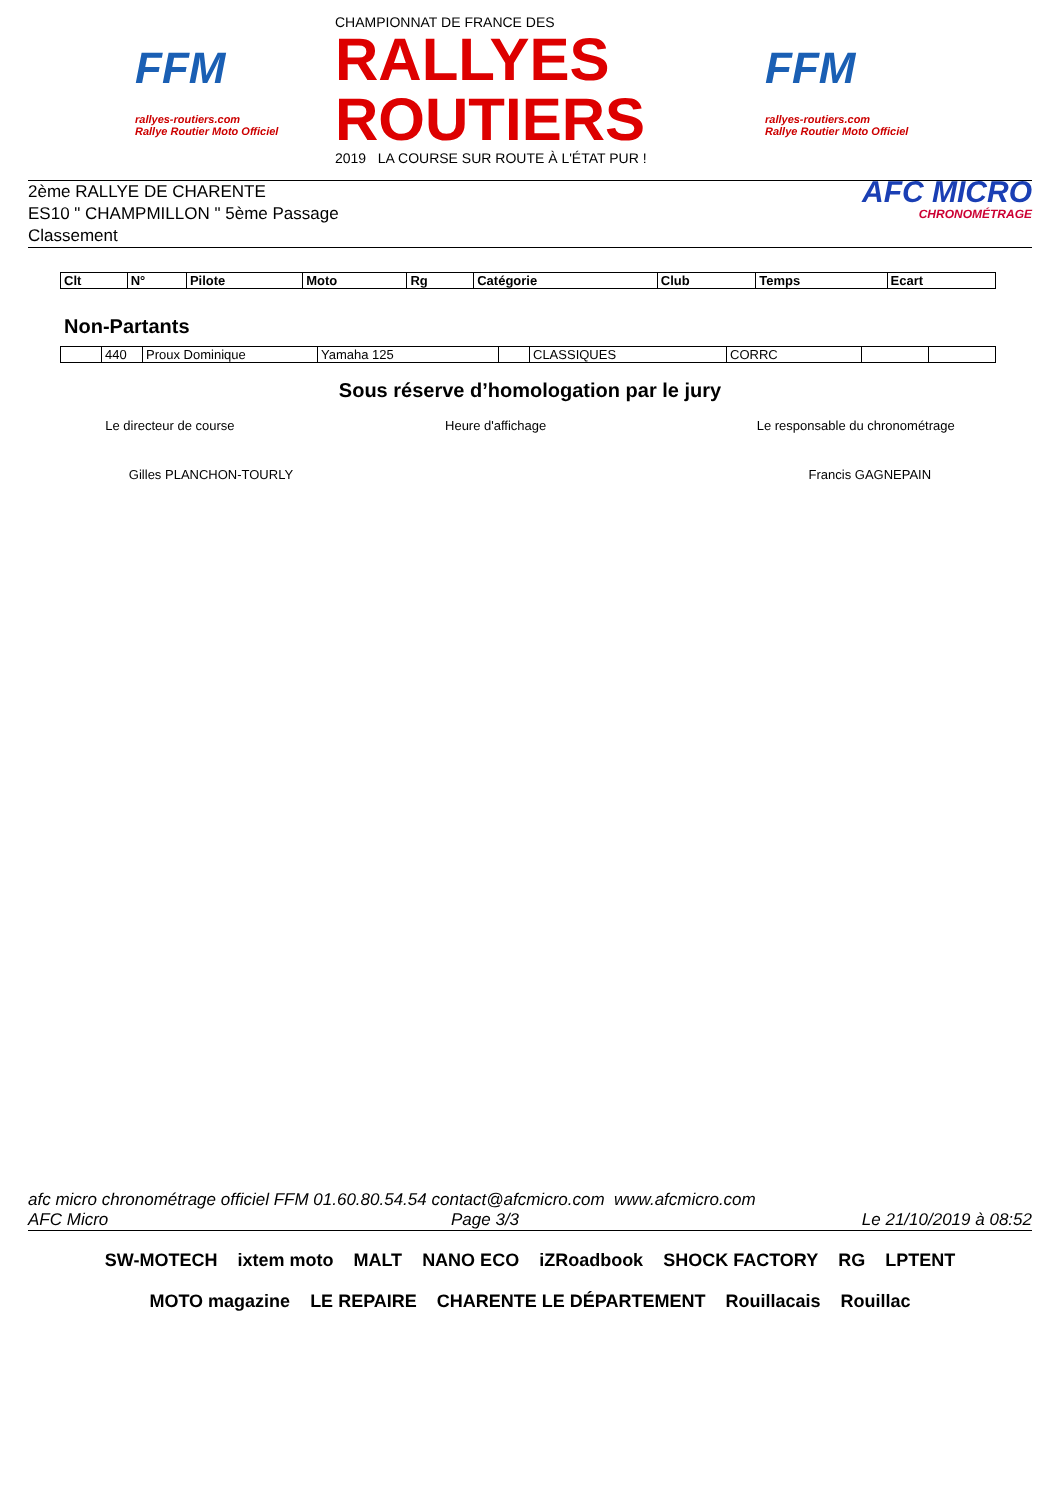FFM
rallyes-routiers.com
Rallye Routier Moto Officiel
CHAMPIONNAT DE FRANCE DES
RALLYES ROUTIERS
2019 LA COURSE SUR ROUTE À L'ÉTAT PUR !
FFM
rallyes-routiers.com
Rallye Routier Moto Officiel
2ème RALLYE DE CHARENTE
ES10 " CHAMPMILLON " 5ème Passage
Classement
AFC MICRO
CHRONOMÉTRAGE
| Clt | N° | Pilote | Moto | Rg | Catégorie | Club | Temps | Ecart |
| --- | --- | --- | --- | --- | --- | --- | --- | --- |
Non-Partants
| | 440 | Proux Dominique | Yamaha 125 | | CLASSIQUES | CORRC | | |
Sous réserve d’homologation par le jury
Le directeur de course Heure d'affichage Le responsable du chronométrage
Gilles PLANCHON-TOURLY Francis GAGNEPAIN
afc micro chronométrage officiel FFM 01.60.80.54.54 contact@afcmicro.com www.afcmicro.com
AFC Micro Page 3/3 Le 21/10/2019 à 08:52
SW-MOTECH ixtem moto MALT NANO ECO iZRoadbook SHOCK FACTORY RG LPTENT MOTO magazine LE REPAIRE CHARENTE LE DÉPARTEMENT Rouillacais Rouillac